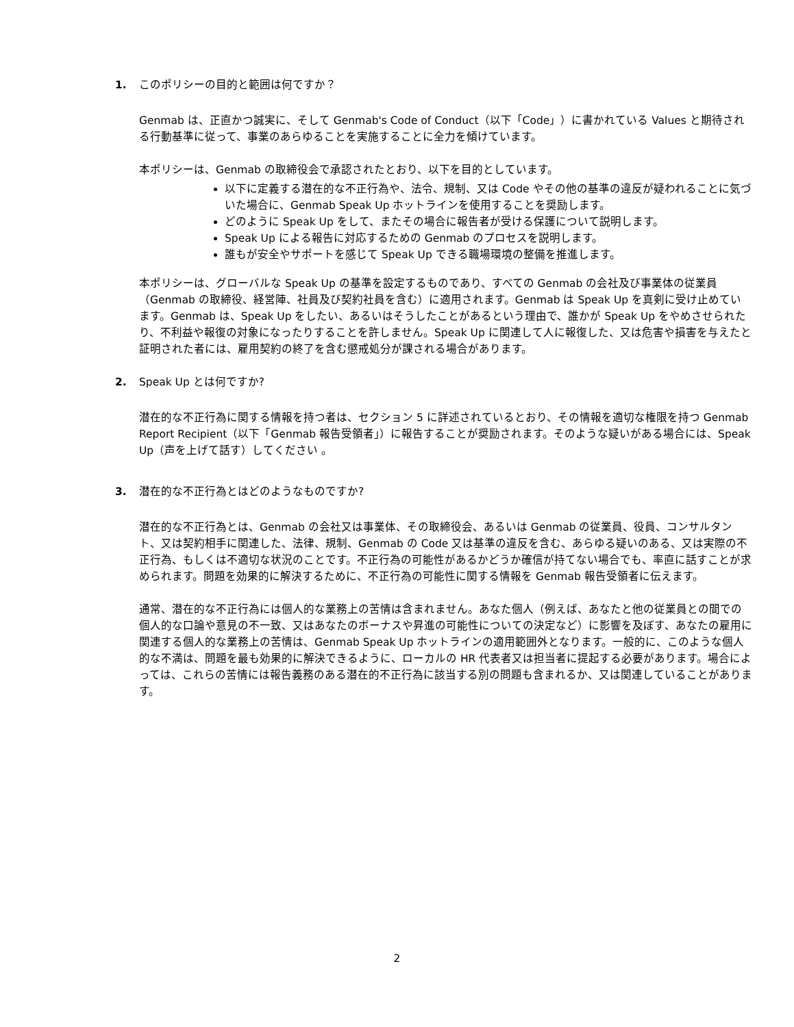1. このポリシーの目的と範囲は何ですか？
Genmab は、正直かつ誠実に、そして Genmab's Code of Conduct（以下「Code」）に書かれている Values と期待される行動基準に従って、事業のあらゆることを実施することに全力を傾けています。
本ポリシーは、Genmab の取締役会で承認されたとおり、以下を目的としています。
以下に定義する潜在的な不正行為や、法令、規制、又は Code やその他の基準の違反が疑われることに気づいた場合に、Genmab Speak Up ホットラインを使用することを奨励します。
どのように Speak Up をして、またその場合に報告者が受ける保護について説明します。
Speak Up による報告に対応するための Genmab のプロセスを説明します。
誰もが安全やサポートを感じて Speak Up できる職場環境の整備を推進します。
本ポリシーは、グローバルな Speak Up の基準を設定するものであり、すべての Genmab の会社及び事業体の従業員（Genmab の取締役、経営陣、社員及び契約社員を含む）に適用されます。Genmab は Speak Up を真剣に受け止めています。Genmab は、Speak Up をしたい、あるいはそうしたことがあるという理由で、誰かが Speak Up をやめさせられたり、不利益や報復の対象になったりすることを許しません。Speak Up に関連して人に報復した、又は危害や損害を与えたと証明された者には、雇用契約の終了を含む懲戒処分が課される場合があります。
2. Speak Up とは何ですか?
潜在的な不正行為に関する情報を持つ者は、セクション 5 に詳述されているとおり、その情報を適切な権限を持つ Genmab Report Recipient（以下「Genmab 報告受領者」）に報告することが奨励されます。そのような疑いがある場合には、Speak Up（声を上げて話す）してください 。
3. 潜在的な不正行為とはどのようなものですか?
潜在的な不正行為とは、Genmab の会社又は事業体、その取締役会、あるいは Genmab の従業員、役員、コンサルタント、又は契約相手に関連した、法律、規制、Genmab の Code 又は基準の違反を含む、あらゆる疑いのある、又は実際の不正行為、もしくは不適切な状況のことです。不正行為の可能性があるかどうか確信が持てない場合でも、率直に話すことが求められます。問題を効果的に解決するために、不正行為の可能性に関する情報を Genmab 報告受領者に伝えます。
通常、潜在的な不正行為には個人的な業務上の苦情は含まれません。あなた個人（例えば、あなたと他の従業員との間での個人的な口論や意見の不一致、又はあなたのボーナスや昇進の可能性についての決定など）に影響を及ぼす、あなたの雇用に関連する個人的な業務上の苦情は、Genmab Speak Up ホットラインの適用範囲外となります。一般的に、このような個人的な不満は、問題を最も効果的に解決できるように、ローカルの HR 代表者又は担当者に提起する必要があります。場合によっては、これらの苦情には報告義務のある潜在的不正行為に該当する別の問題も含まれるか、又は関連していることがあります。
2